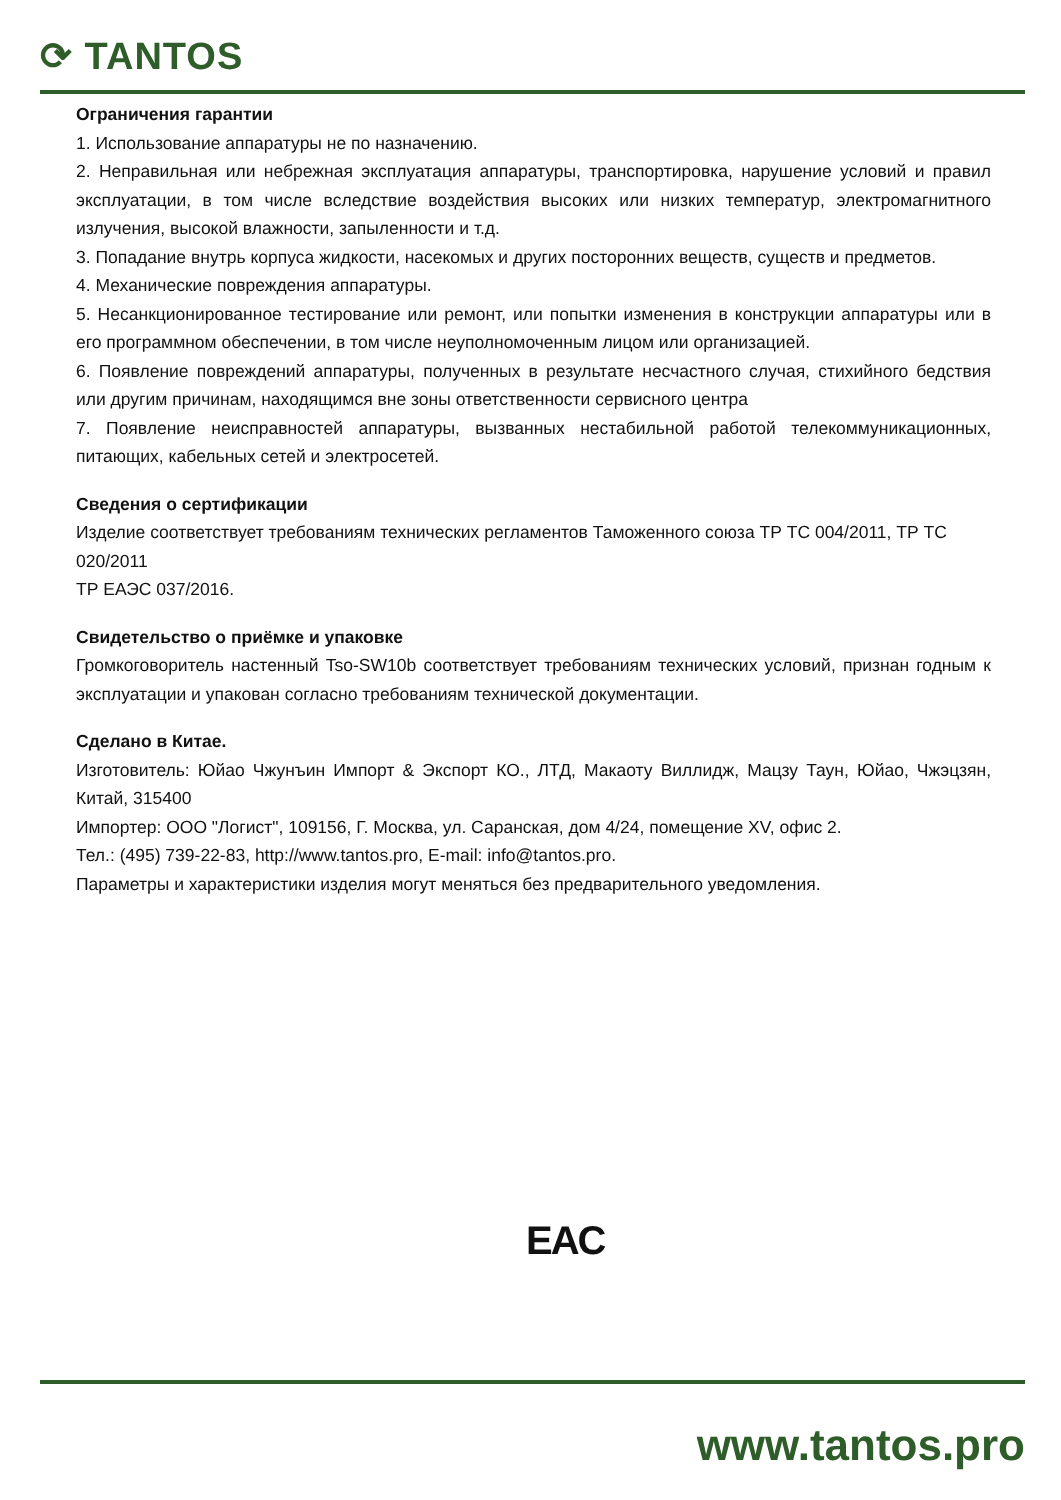⟳ TANTOS
Ограничения гарантии
1. Использование аппаратуры не по назначению.
2. Неправильная или небрежная эксплуатация аппаратуры, транспортировка, нарушение условий и правил эксплуатации, в том числе вследствие воздействия высоких или низких температур, электромагнитного излучения, высокой влажности, запыленности и т.д.
3. Попадание внутрь корпуса жидкости, насекомых и других посторонних веществ, существ и предметов.
4. Механические повреждения аппаратуры.
5. Несанкционированное тестирование или ремонт, или попытки изменения в конструкции аппаратуры или в его программном обеспечении, в том числе неуполномоченным лицом или организацией.
6. Появление повреждений аппаратуры, полученных в результате несчастного случая, стихийного бедствия или другим причинам, находящимся вне зоны ответственности сервисного центра
7. Появление неисправностей аппаратуры, вызванных нестабильной работой телекоммуникационных, питающих, кабельных сетей и электросетей.
Сведения о сертификации
Изделие соответствует требованиям технических регламентов Таможенного союза ТР ТС 004/2011, ТР ТС 020/2011
ТР ЕАЭС 037/2016.
Свидетельство о приёмке и упаковке
Громкоговоритель настенный Tso-SW10b соответствует требованиям технических условий, признан годным к эксплуатации и упакован согласно требованиям технической документации.
Сделано в Китае.
Изготовитель: Юйао Чжунъин Импорт & Экспорт КО., ЛТД, Макаоту Виллидж, Мацзу Таун, Юйао, Чжэцзян, Китай, 315400
Импортер: ООО "Логист", 109156, Г. Москва, ул. Саранская, дом 4/24, помещение XV, офис 2.
Тел.: (495) 739-22-83, http://www.tantos.pro, E-mail: info@tantos.pro.
Параметры и характеристики изделия могут меняться без предварительного уведомления.
EAC
www.tantos.pro